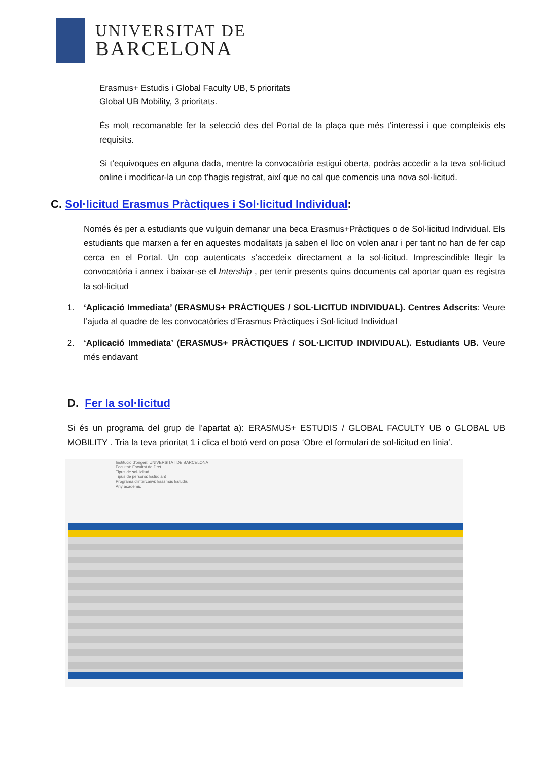UNIVERSITAT DE
BARCELONA
Erasmus+ Estudis i Global Faculty UB, 5 prioritats
Global UB Mobility, 3 prioritats.
És molt recomanable fer la selecció des del Portal de la plaça que més t’interessi i que compleixis els requisits.
Si t’equivoques en alguna dada, mentre la convocatòria estigui oberta, podràs accedir a la teva sol·licitud online i modificar-la un cop t’hagis registrat, així que no cal que comencis una nova sol·licitud.
C. Sol·licitud Erasmus Pràctiques i Sol·licitud Individual:
Només és per a estudiants que vulguin demanar una beca Erasmus+Pràctiques o de Sol·licitud Individual. Els estudiants que marxen a fer en aquestes modalitats ja saben el lloc on volen anar i per tant no han de fer cap cerca en el Portal. Un cop autenticats s’accedeix directament a la sol·licitud. Imprescindible llegir la convocatòria i annex i baixar-se el Intership , per tenir presents quins documents cal aportar quan es registra la sol·licitud
1. ‘Aplicació Immediata’ (ERASMUS+ PRÀCTIQUES / SOL·LICITUD INDIVIDUAL). Centres Adscrits: Veure l’ajuda al quadre de les convocatòries d’Erasmus Pràctiques i Sol·licitud Individual
2. ‘Aplicació Immediata’ (ERASMUS+ PRÀCTIQUES / SOL·LICITUD INDIVIDUAL). Estudiants UB. Veure més endavant
D. Fer la sol·licitud
Si és un programa del grup de l’apartat a): ERASMUS+ ESTUDIS / GLOBAL FACULTY UB o GLOBAL UB MOBILITY . Tria la teva prioritat 1 i clica el botó verd on posa ‘Obre el formulari de sol·licitud en línia’.
Institució d'origen: UNIVERSITAT DE BARCELONA
Facultat: Facultat de Dret
Tipus de sol·licitud
Tipus de persona: Estudiant
Programa d'intercanvi: Erasmus Estudis
Any acadèmic